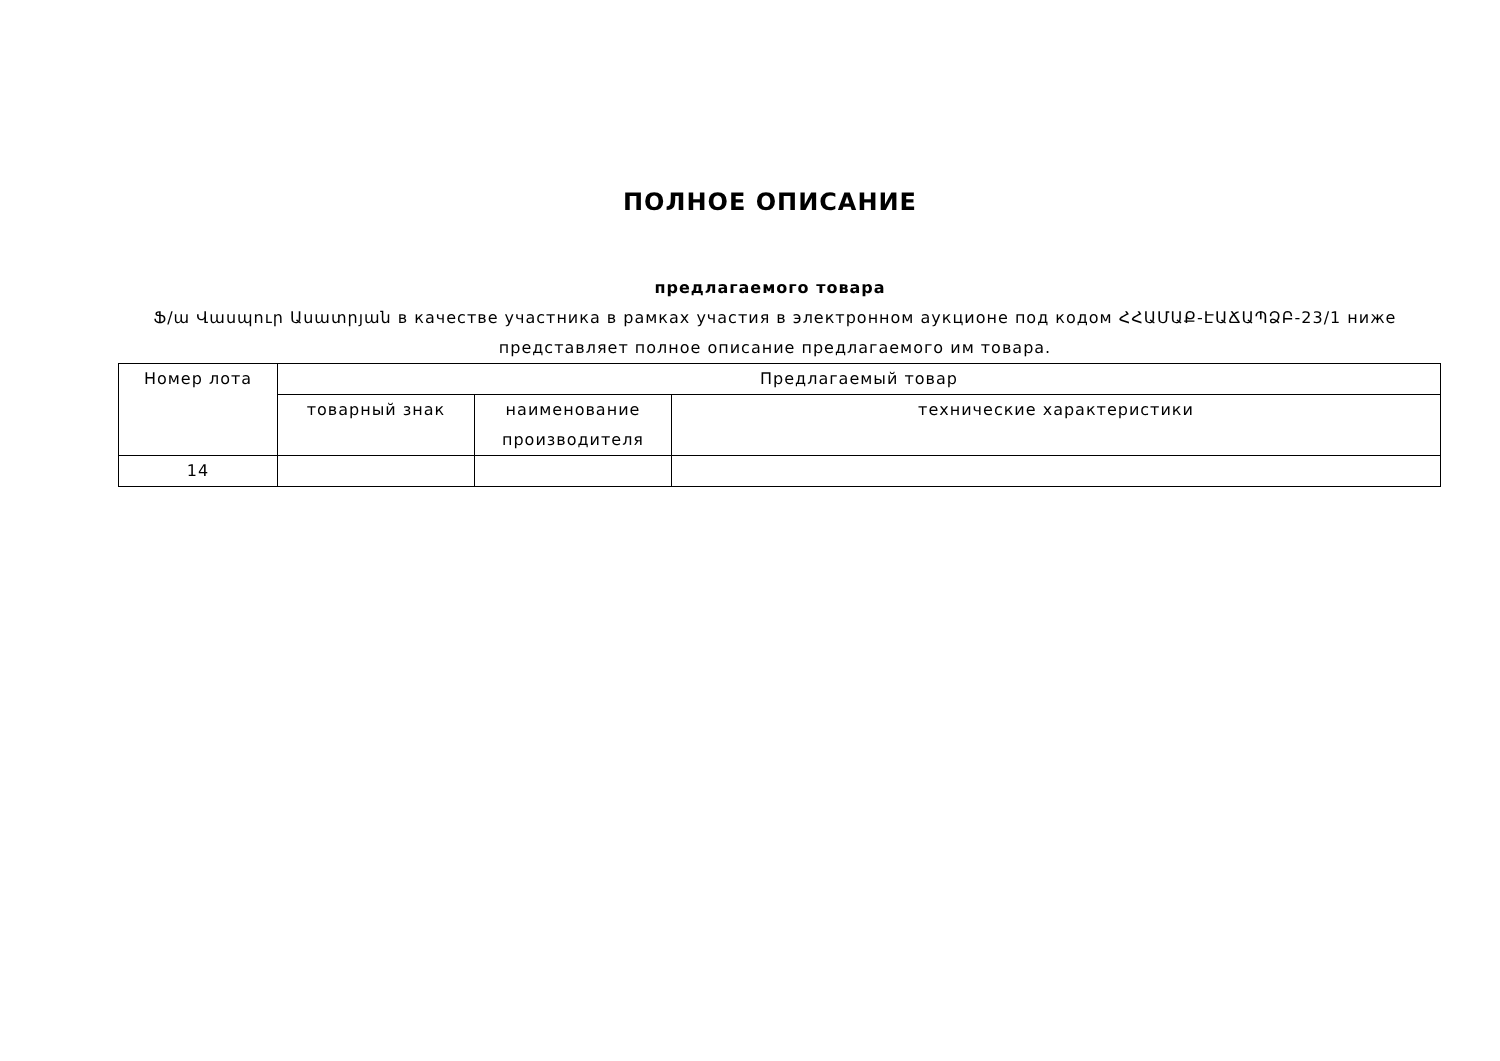ПОЛНОЕ ОПИСАНИЕ
предлагаемого товара
Ֆ/ա Վասպուր Ասատրյան в качестве участника в рамках участия в электронном аукционе под кодом ՀՀԱՄԱՔ-ԷԱՃԱՊՁԲ-23/1 ниже представляет полное описание предлагаемого им товара.
| Номер лота | Предлагаемый товар | | |
| --- | --- | --- | --- |
| | товарный знак | наименование производителя | технические характеристики |
| 14 | | | |